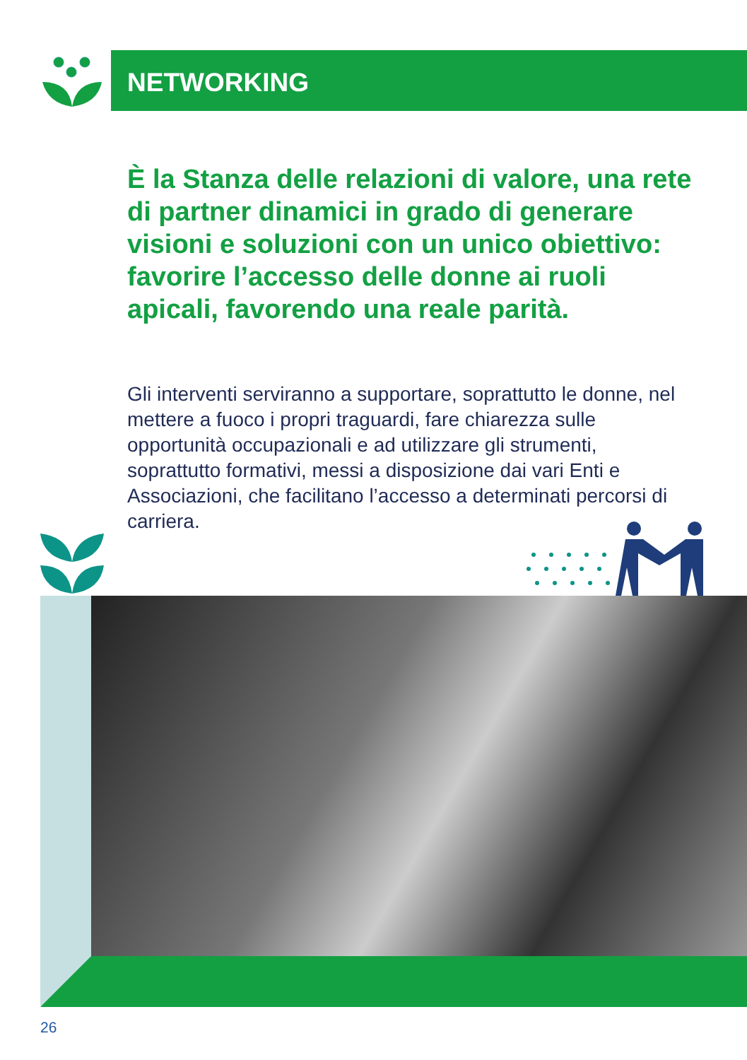NETWORKING
È la Stanza delle relazioni di valore, una rete di partner dinamici in grado di generare visioni e soluzioni con un unico obiettivo: favorire l’accesso delle donne ai ruoli apicali, favorendo una reale parità.
Gli interventi serviranno a supportare, soprattutto le donne, nel mettere a fuoco i propri traguardi, fare chiarezza sulle opportunità occupazionali e ad utilizzare gli strumenti, soprattutto formativi, messi a disposizione dai vari Enti e Associazioni, che facilitano l’accesso a determinati percorsi di carriera.
26